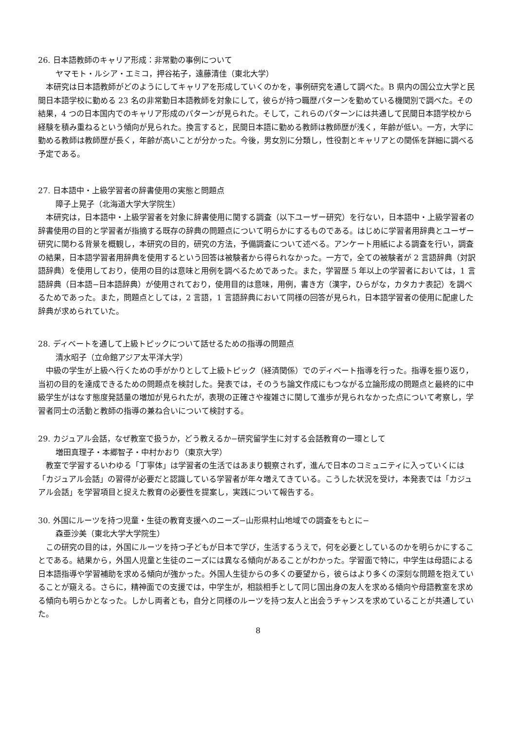26. 日本語教師のキャリア形成：非常勤の事例について
ヤマモト・ルシア・エミコ，押谷祐子，遠藤清佳（東北大学）
本研究は日本語教師がどのようにしてキャリアを形成していくのかを，事例研究を通して調べた。B 県内の国公立大学と民間日本語学校に勤める 23 名の非常勤日本語教師を対象にして，彼らが持つ職歴パターンを勤めている機関別で調べた。その結果，4 つの日本国内でのキャリア形成のパターンが見られた。そして，これらのパターンには共通して民間日本語学校から経験を積み重ねるという傾向が見られた。換言すると，民間日本語に勤める教師は教師歴が浅く，年齢が低い。一方，大学に勤める教師は教師歴が長く，年齢が高いことが分かった。今後，男女別に分類し，性役割とキャリアとの関係を詳細に調べる予定である。
27. 日本語中・上級学習者の辞書使用の実態と問題点
障子上晃子（北海道大学大学院生）
本研究は，日本語中・上級学習者を対象に辞書使用に関する調査（以下ユーザー研究）を行ない，日本語中・上級学習者の辞書使用の目的と学習者が指摘する既存の辞典の問題点について明らかにするものである。はじめに学習者用辞典とユーザー研究に関わる背景を概観し，本研究の目的，研究の方法，予備調査について述べる。アンケート用紙による調査を行い，調査の結果，日本語学習者用辞典を使用するという回答は被験者から得られなかった。一方で，全ての被験者が 2 言語辞典（対訳語辞典）を使用しており，使用の目的は意味と用例を調べるためであった。また，学習歴 5 年以上の学習者においては，1 言語辞典（日本語−日本語辞典）が使用されており，使用目的は意味，用例，書き方（漢字，ひらがな，カタカナ表記）を調べるためであった。また，問題点としては，2 言語，1 言語辞典において同様の回答が見られ，日本語学習者の使用に配慮した辞典が求められていた。
28. ディベートを通して上級トピックについて話せるための指導の問題点
清水昭子（立命館アジア太平洋大学）
中級の学生が上級へ行くための手がかりとして上級トピック（経済関係）でのディベート指導を行った。指導を振り返り，当初の目的を達成できるための問題点を検討した。発表では，そのうち論文作成にもつながる立論形成の問題点と最終的に中級学生がはなす態度発話量の増加が見られたが，表現の正確さや複雑さに関して進歩が見られなかった点について考察し，学習者同士の活動と教師の指導の兼ね合いについて検討する。
29. カジュアル会話，なぜ教室で扱うか，どう教えるか−研究留学生に対する会話教育の一環として
増田真理子・本郷智子・中村かおり（東京大学）
教室で学習するいわゆる「丁寧体」は学習者の生活ではあまり観察されず，進んで日本のコミュニティに入っていくには「カジュアル会話」の習得が必要だと認識している学習者が年々増えてきている。こうした状況を受け，本発表では「カジュアル会話」を学習項目と捉えた教育の必要性を提案し，実践について報告する。
30. 外国にルーツを持つ児童・生徒の教育支援へのニーズ−山形県村山地域での調査をもとに−
森亜沙美（東北大学大学院生）
この研究の目的は，外国にルーツを持つ子どもが日本で学び，生活するうえで，何を必要としているのかを明らかにすることである。結果から，外国人児童と生徒のニーズには異なる傾向があることがわかった。学習面で特に，中学生は母語による日本語指導や学習補助を求める傾向が強かった。外国人生徒からの多くの要望から，彼らはより多くの深刻な問題を抱えていることが窺える。さらに，精神面での支援では，中学生が，相談相手として同じ国出身の友人を求める傾向や母語教室を求める傾向も明らかとなった。しかし両者とも，自分と同様のルーツを持つ友人と出会うチャンスを求めていることが共通していた。
8